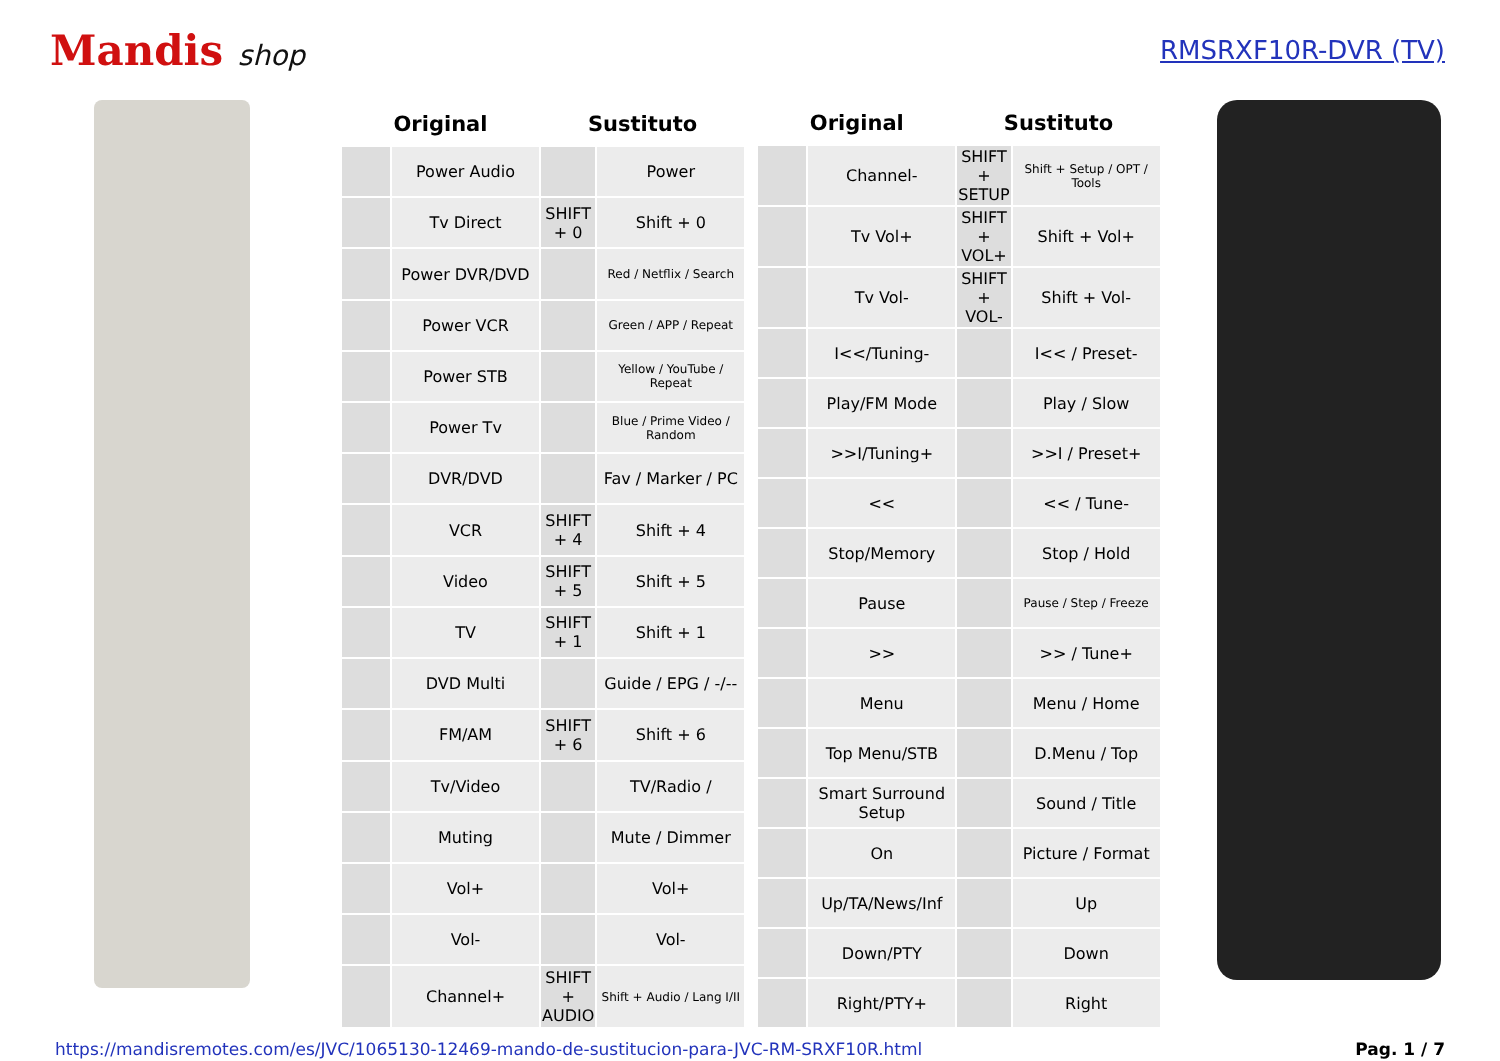Mandis shop RMSRXF10R-DVR (TV)
| Original | | Sustituto | |
| --- | --- | --- | --- |
| | Power Audio | | Power |
| | Tv Direct | SHIFT + 0 | Shift + 0 |
| | Power DVR/DVD | | Red / Netflix / Search |
| | Power VCR | | Green / APP / Repeat |
| | Power STB | | Yellow / YouTube / Repeat |
| | Power Tv | | Blue / Prime Video / Random |
| | DVR/DVD | | Fav / Marker / PC |
| | VCR | SHIFT + 4 | Shift + 4 |
| | Video | SHIFT + 5 | Shift + 5 |
| | TV | SHIFT + 1 | Shift + 1 |
| | DVD Multi | | Guide / EPG / -/-- |
| | FM/AM | SHIFT + 6 | Shift + 6 |
| | Tv/Video | | TV/Radio / |
| | Muting | | Mute / Dimmer |
| | Vol+ | | Vol+ |
| | Vol- | | Vol- |
| | Channel+ | SHIFT + AUDIO | Shift + Audio / Lang I/II |
| Original | | Sustituto | |
| --- | --- | --- | --- |
| | Channel- | SHIFT + SETUP | Shift + Setup / OPT / Tools |
| | Tv Vol+ | SHIFT + VOL+ | Shift + Vol+ |
| | Tv Vol- | SHIFT + VOL- | Shift + Vol- |
| | I<</Tuning- | | I<< / Preset- |
| | Play/FM Mode | | Play / Slow |
| | >>I/Tuning+ | | >>I / Preset+ |
| | << | | << / Tune- |
| | Stop/Memory | | Stop / Hold |
| | Pause | | Pause / Step / Freeze |
| | >> | | >> / Tune+ |
| | Menu | | Menu / Home |
| | Top Menu/STB | | D.Menu / Top |
| | Smart Surround Setup | | Sound / Title |
| | On | | Picture / Format |
| | Up/TA/News/Inf | | Up |
| | Down/PTY | | Down |
| | Right/PTY+ | | Right |
https://mandisremotes.com/es/JVC/1065130-12469-mando-de-sustitucion-para-JVC-RM-SRXF10R.html Pag. 1 / 7